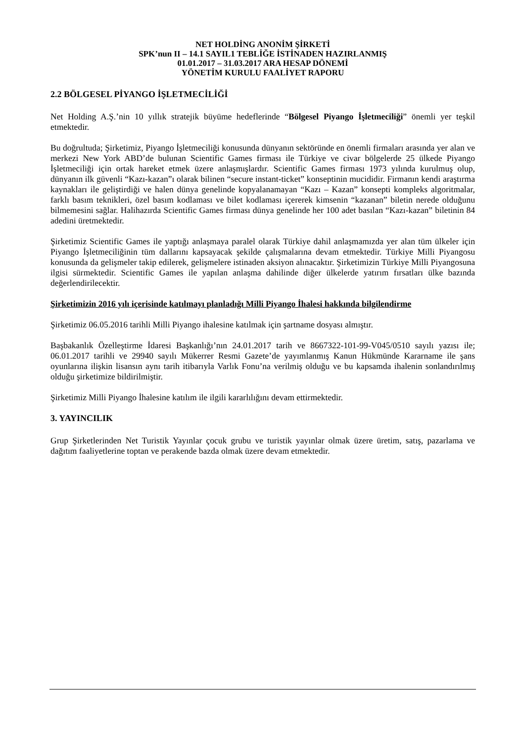NET HOLDİNG ANONİM ŞİRKETİ
SPK’nun II – 14.1 SAYIL1 TEBLİĞE İSTİNADEN HAZIRLANMIŞ
01.01.2017 – 31.03.2017 ARA HESAP DÖNEMİ
YÖNETİM KURULU FAALİYET RAPORU
2.2 BÖLGESEL PİYANGO İŞLETMECİLİĞİ
Net Holding A.Ş.’nin 10 yıllık stratejik büyüme hedeflerinde “Bölgesel Piyango İşletmeciliği” önemli yer teşkil etmektedir.
Bu doğrultuda; Şirketimiz, Piyango İşletmeciliği konusunda dünyanın sektöründe en önemli firmaları arasında yer alan ve merkezi New York ABD’de bulunan Scientific Games firması ile Türkiye ve civar bölgelerde 25 ülkede Piyango İşletmeciliği için ortak hareket etmek üzere anlaşmışlardır. Scientific Games firması 1973 yılında kurulmuş olup, dünyanın ilk güvenli “Kazı-kazan”ı olarak bilinen “secure instant-ticket” konseptinin mucididir. Firmanın kendi araştırma kaynakları ile geliştirdiği ve halen dünya genelinde kopyalanamayan “Kazı – Kazan” konsepti kompleks algoritmalar, farklı basım teknikleri, özel basım kodlaması ve bilet kodlaması içererek kimsenin “kazanan” biletin nerede olduğunu bilmemesini sağlar. Halihazırda Scientific Games firması dünya genelinde her 100 adet basılan “Kazı-kazan” biletinin 84 adedini üretmektedir.
Şirketimiz Scientific Games ile yaptığı anlaşmaya paralel olarak Türkiye dahil anlaşmamızda yer alan tüm ülkeler için Piyango İşletmeciliğinin tüm dallarını kapsayacak şekilde çalışmalarına devam etmektedir. Türkiye Milli Piyangosu konusunda da gelişmeler takip edilerek, gelişmelere istinaden aksiyon alınacaktır. Şirketimizin Türkiye Milli Piyangosuna ilgisi sürmektedir. Scientific Games ile yapılan anlaşma dahilinde diğer ülkelerde yatırım fırsatları ülke bazında değerlendirilecektir.
Şirketimizin 2016 yılı içerisinde katılmayı planladığı Milli Piyango İhalesi hakkında bilgilendirme
Şirketimiz 06.05.2016 tarihli Milli Piyango ihalesine katılmak için şartname dosyası almıştır.
Başbakanlık Özelleştirme İdaresi Başkanlığı’nın 24.01.2017 tarih ve 8667322-101-99-V045/0510 sayılı yazısı ile; 06.01.2017 tarihli ve 29940 sayılı Mükerrer Resmi Gazete’de yayımlanmış Kanun Hükmünde Kararname ile şans oyunlarına ilişkin lisansın aynı tarih itibarıyla Varlık Fonu’na verilmiş olduğu ve bu kapsamda ihalenin sonlandırılmış olduğu şirketimize bildirilmiştir.
Şirketimiz Milli Piyango İhalesine katılım ile ilgili kararlılığını devam ettirmektedir.
3. YAYINCILIK
Grup Şirketlerinden Net Turistik Yayınlar çocuk grubu ve turistik yayınlar olmak üzere üretim, satış, pazarlama ve dağıtım faaliyetlerine toptan ve perakende bazda olmak üzere devam etmektedir.